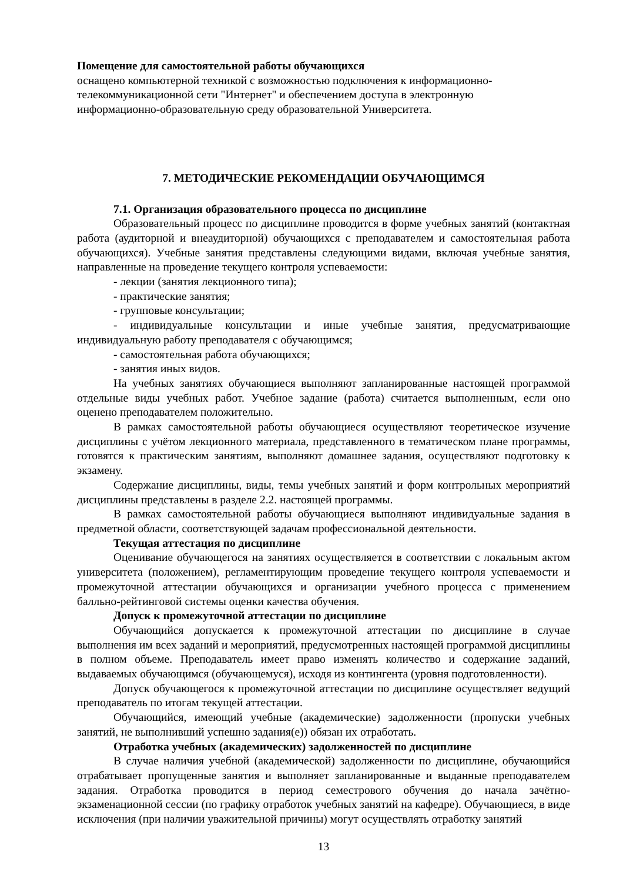Помещение для самостоятельной работы обучающихся
оснащено компьютерной техникой с возможностью подключения к информационно-
телекоммуникационной сети "Интернет" и обеспечением доступа в электронную
информационно-образовательную среду образовательной Университета.
7. МЕТОДИЧЕСКИЕ РЕКОМЕНДАЦИИ ОБУЧАЮЩИМСЯ
7.1. Организация образовательного процесса по дисциплине
Образовательный процесс по дисциплине проводится в форме учебных занятий (контактная работа (аудиторной и внеаудиторной) обучающихся с преподавателем и самостоятельная работа обучающихся). Учебные занятия представлены следующими видами, включая учебные занятия, направленные на проведение текущего контроля успеваемости:
- лекции (занятия лекционного типа);
- практические занятия;
- групповые консультации;
- индивидуальные консультации и иные учебные занятия, предусматривающие индивидуальную работу преподавателя с обучающимся;
- самостоятельная работа обучающихся;
- занятия иных видов.
На учебных занятиях обучающиеся выполняют запланированные настоящей программой отдельные виды учебных работ. Учебное задание (работа) считается выполненным, если оно оценено преподавателем положительно.
В рамках самостоятельной работы обучающиеся осуществляют теоретическое изучение дисциплины с учётом лекционного материала, представленного в тематическом плане программы, готовятся к практическим занятиям, выполняют домашнее задания, осуществляют подготовку к экзамену.
Содержание дисциплины, виды, темы учебных занятий и форм контрольных мероприятий дисциплины представлены в разделе 2.2. настоящей программы.
В рамках самостоятельной работы обучающиеся выполняют индивидуальные задания в предметной области, соответствующей задачам профессиональной деятельности.
Текущая аттестация по дисциплине
Оценивание обучающегося на занятиях осуществляется в соответствии с локальным актом университета (положением), регламентирующим проведение текущего контроля успеваемости и промежуточной аттестации обучающихся и организации учебного процесса с применением балльно-рейтинговой системы оценки качества обучения.
Допуск к промежуточной аттестации по дисциплине
Обучающийся допускается к промежуточной аттестации по дисциплине в случае выполнения им всех заданий и мероприятий, предусмотренных настоящей программой дисциплины в полном объеме. Преподаватель имеет право изменять количество и содержание заданий, выдаваемых обучающимся (обучающемуся), исходя из контингента (уровня подготовленности).
Допуск обучающегося к промежуточной аттестации по дисциплине осуществляет ведущий преподаватель по итогам текущей аттестации.
Обучающийся, имеющий учебные (академические) задолженности (пропуски учебных занятий, не выполнивший успешно задания(е)) обязан их отработать.
Отработка учебных (академических) задолженностей по дисциплине
В случае наличия учебной (академической) задолженности по дисциплине, обучающийся отрабатывает пропущенные занятия и выполняет запланированные и выданные преподавателем задания. Отработка проводится в период семестрового обучения до начала зачётно-экзаменационной сессии (по графику отработок учебных занятий на кафедре). Обучающиеся, в виде исключения (при наличии уважительной причины) могут осуществлять отработку занятий
13